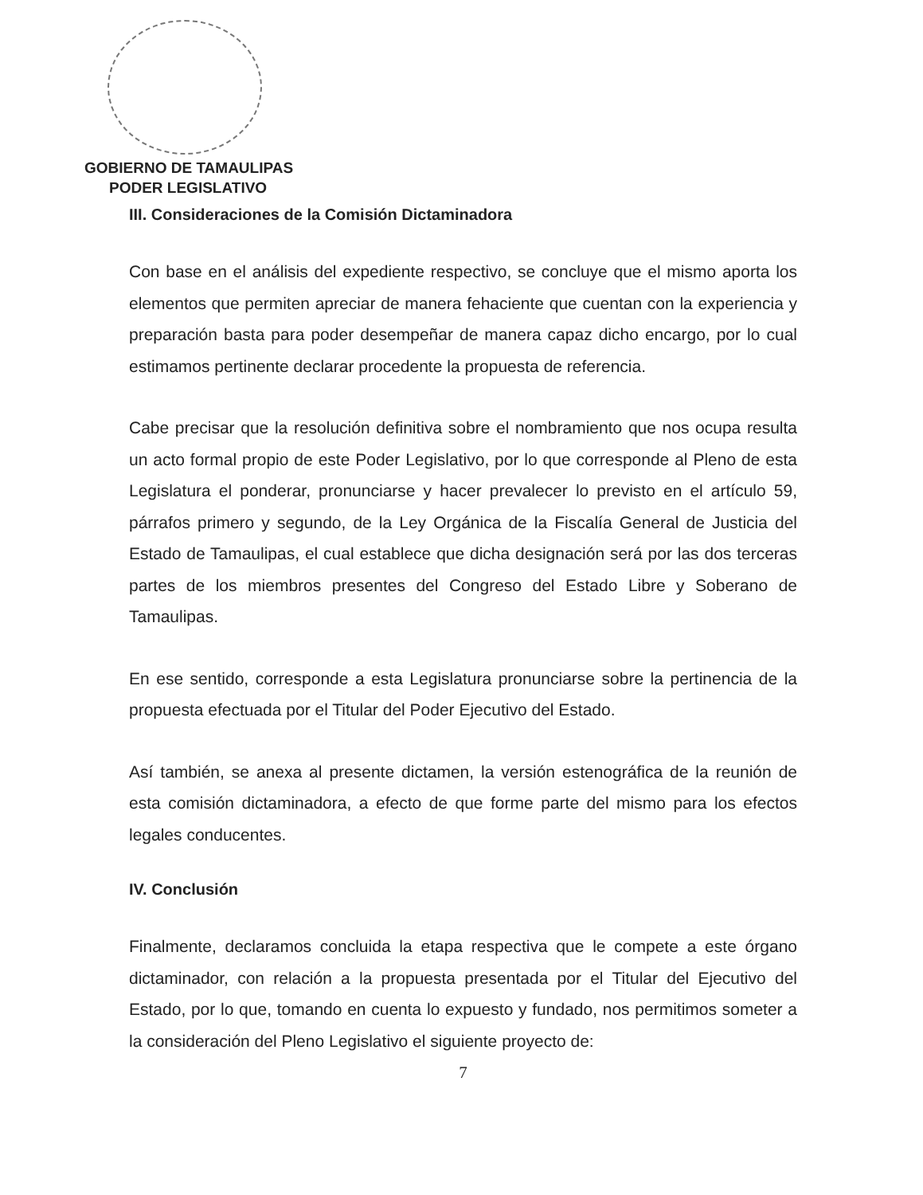GOBIERNO DE TAMAULIPAS
PODER LEGISLATIVO
III. Consideraciones de la Comisión Dictaminadora
Con base en el análisis del expediente respectivo, se concluye que el mismo aporta los elementos que permiten apreciar de manera fehaciente que cuentan con la experiencia y preparación basta para poder desempeñar de manera capaz dicho encargo, por lo cual estimamos pertinente declarar procedente la propuesta de referencia.
Cabe precisar que la resolución definitiva sobre el nombramiento que nos ocupa resulta un acto formal propio de este Poder Legislativo, por lo que corresponde al Pleno de esta Legislatura el ponderar, pronunciarse y hacer prevalecer lo previsto en el artículo 59, párrafos primero y segundo, de la Ley Orgánica de la Fiscalía General de Justicia del Estado de Tamaulipas, el cual establece que dicha designación será por las dos terceras partes de los miembros presentes del Congreso del Estado Libre y Soberano de Tamaulipas.
En ese sentido, corresponde a esta Legislatura pronunciarse sobre la pertinencia de la propuesta efectuada por el Titular del Poder Ejecutivo del Estado.
Así también, se anexa al presente dictamen, la versión estenográfica de la reunión de esta comisión dictaminadora, a efecto de que forme parte del mismo para los efectos legales conducentes.
IV. Conclusión
Finalmente, declaramos concluida la etapa respectiva que le compete a este órgano dictaminador, con relación a la propuesta presentada por el Titular del Ejecutivo del Estado, por lo que, tomando en cuenta lo expuesto y fundado, nos permitimos someter a la consideración del Pleno Legislativo el siguiente proyecto de:
7